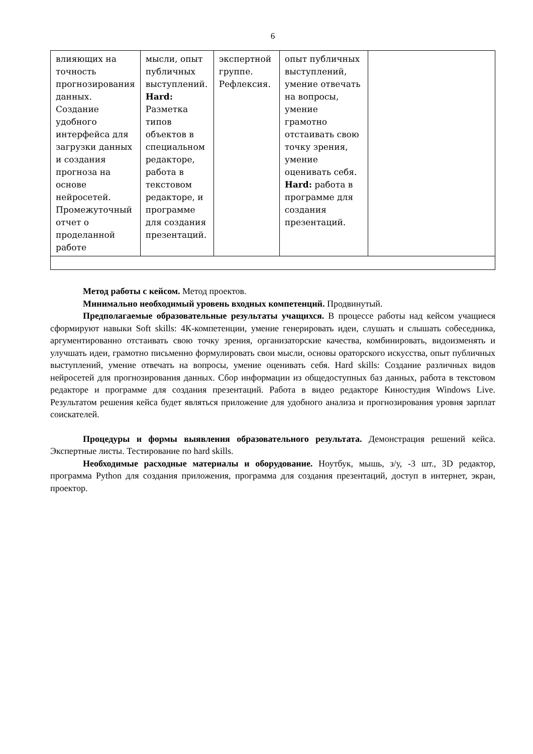6
| влияющих на точность прогнозирования данных. Создание удобного интерфейса для загрузки данных и создания прогноза на основе нейросетей. Промежуточный отчет о проделанной работе | мысли, опыт публичных выступлений. Hard: Разметка типов объектов в специальном редакторе, работа в текстовом редакторе, и программе для создания презентаций. | экспертной группе. Рефлексия. | опыт публичных выступлений, умение отвечать на вопросы, умение грамотно отстаивать свою точку зрения, умение оценивать себя. Hard: работа в программе для создания презентаций. | |
Метод работы с кейсом. Метод проектов.
Минимально необходимый уровень входных компетенций. Продвинутый.
Предполагаемые образовательные результаты учащихся. В процессе работы над кейсом учащиеся сформируют навыки Soft skills: 4К-компетенции, умение генерировать идеи, слушать и слышать собеседника, аргументированно отстаивать свою точку зрения, организаторские качества, комбинировать, видоизменять и улучшать идеи, грамотно письменно формулировать свои мысли, основы ораторского искусства, опыт публичных выступлений, умение отвечать на вопросы, умение оценивать себя. Hard skills: Создание различных видов нейросетей для прогнозирования данных. Сбор информации из общедоступных баз данных, работа в текстовом редакторе и программе для создания презентаций. Работа в видео редакторе Киностудия Windows Live. Результатом решения кейса будет являться приложение для удобного анализа и прогнозирования уровня зарплат соискателей.
Процедуры и формы выявления образовательного результата. Демонстрация решений кейса. Экспертные листы. Тестирование по hard skills.
Необходимые расходные материалы и оборудование. Ноутбук, мышь, з/у, -3 шт., 3D редактор, программа Python для создания приложения, программа для создания презентаций, доступ в интернет, экран, проектор.